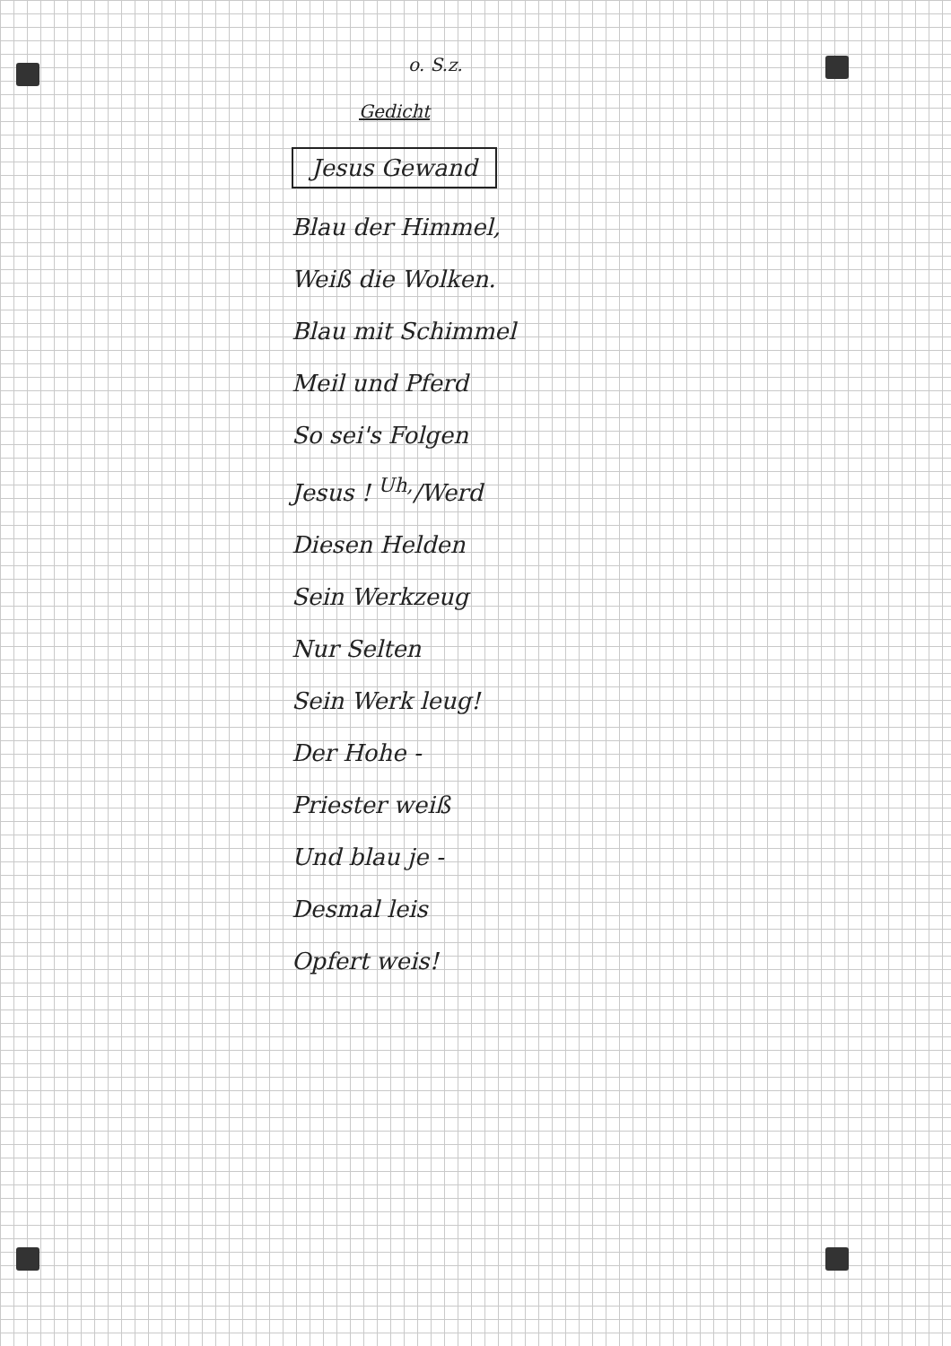o. S.z.
Gedicht
Jesus Gewand
Blau der Himmel,
Weiß die Wolken.
Blau mit Schimmel
Meil und Pferd
So sei's Folgen
Jesus ! <sup>Uh,</sup>/Werd
Diesen Helden
Sein Werkzeug
Nur Selten
Sein Werk leug!
Der Hohe -
Priester weiß
Und blau je -
Desmal leis
Opfert weis!